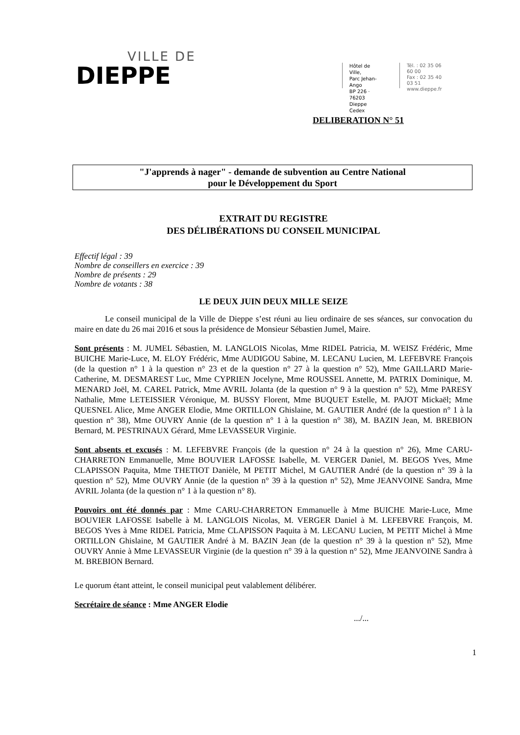VILLE DE
DIEPPE
Hôtel de Ville,
Parc Jehan-Ango
BP 226 · 76203
Dieppe Cedex
Tél. : 02 35 06 60 00
Fax : 02 35 40 03 51
www.dieppe.fr
DELIBERATION N° 51
"J'apprends à nager" - demande de subvention au Centre National
pour le Développement du Sport
EXTRAIT DU REGISTRE
DES DÉLIBÉRATIONS DU CONSEIL MUNICIPAL
Effectif légal : 39
Nombre de conseillers en exercice : 39
Nombre de présents : 29
Nombre de votants : 38
LE DEUX JUIN DEUX MILLE SEIZE
Le conseil municipal de la Ville de Dieppe s’est réuni au lieu ordinaire de ses séances, sur convocation du maire en date du 26 mai 2016 et sous la présidence de Monsieur Sébastien Jumel, Maire.
Sont présents : M. JUMEL Sébastien, M. LANGLOIS Nicolas, Mme RIDEL Patricia, M. WEISZ Frédéric, Mme BUICHE Marie-Luce, M. ELOY Frédéric, Mme AUDIGOU Sabine, M. LECANU Lucien, M. LEFEBVRE François (de la question n° 1 à la question n° 23 et de la question n° 27 à la question n° 52), Mme GAILLARD Marie-Catherine, M. DESMAREST Luc, Mme CYPRIEN Jocelyne, Mme ROUSSEL Annette, M. PATRIX Dominique, M. MENARD Joël, M. CAREL Patrick, Mme AVRIL Jolanta (de la question n° 9 à la question n° 52), Mme PARESY Nathalie, Mme LETEISSIER Véronique, M. BUSSY Florent, Mme BUQUET Estelle, M. PAJOT Mickaël; Mme QUESNEL Alice, Mme ANGER Elodie, Mme ORTILLON Ghislaine, M. GAUTIER André (de la question n° 1 à la question n° 38), Mme OUVRY Annie (de la question n° 1 à la question n° 38), M. BAZIN Jean, M. BREBION Bernard, M. PESTRINAUX Gérard, Mme LEVASSEUR Virginie.
Sont absents et excusés : M. LEFEBVRE François (de la question n° 24 à la question n° 26), Mme CARU-CHARRETON Emmanuelle, Mme BOUVIER LAFOSSE Isabelle, M. VERGER Daniel, M. BEGOS Yves, Mme CLAPISSON Paquita, Mme THETIOT Danièle, M PETIT Michel, M GAUTIER André (de la question n° 39 à la question n° 52), Mme OUVRY Annie (de la question n° 39 à la question n° 52), Mme JEANVOINE Sandra, Mme AVRIL Jolanta (de la question n° 1 à la question n° 8).
Pouvoirs ont été donnés par : Mme CARU-CHARRETON Emmanuelle à Mme BUICHE Marie-Luce, Mme BOUVIER LAFOSSE Isabelle à M. LANGLOIS Nicolas, M. VERGER Daniel à M. LEFEBVRE François, M. BEGOS Yves à Mme RIDEL Patricia, Mme CLAPISSON Paquita à M. LECANU Lucien, M PETIT Michel à Mme ORTILLON Ghislaine, M GAUTIER André à M. BAZIN Jean (de la question n° 39 à la question n° 52), Mme OUVRY Annie à Mme LEVASSEUR Virginie (de la question n° 39 à la question n° 52), Mme JEANVOINE Sandra à M. BREBION Bernard.
Le quorum étant atteint, le conseil municipal peut valablement délibérer.
Secrétaire de séance : Mme ANGER Elodie
.../...
1